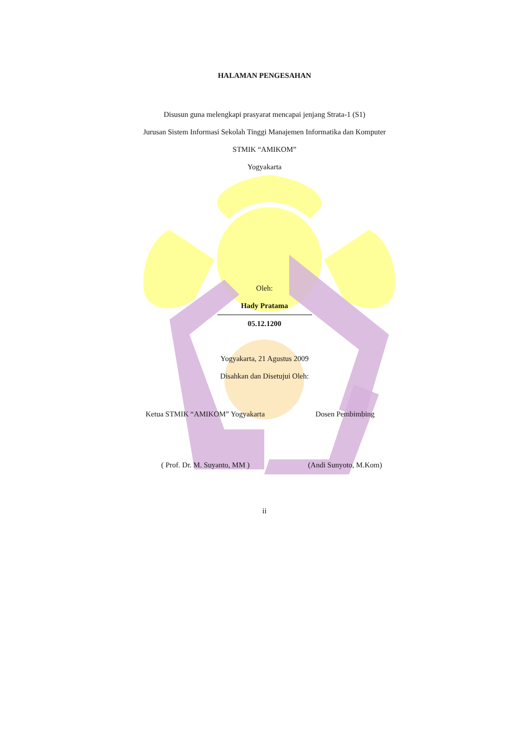HALAMAN PENGESAHAN
Disusun guna melengkapi prasyarat mencapai jenjang Strata-1 (S1)
Jurusan Sistem Informasi Sekolah Tinggi Manajemen Informatika dan Komputer
STMIK “AMIKOM”
Yogyakarta
Oleh:
Hady Pratama
05.12.1200
Yogyakarta, 21 Agustus 2009
Disahkan dan Disetujui Oleh:
Ketua STMIK “AMIKOM” Yogyakarta
Dosen Pembimbing
( Prof. Dr. M. Suyanto, MM ) (Andi Sunyoto, M.Kom)
ii